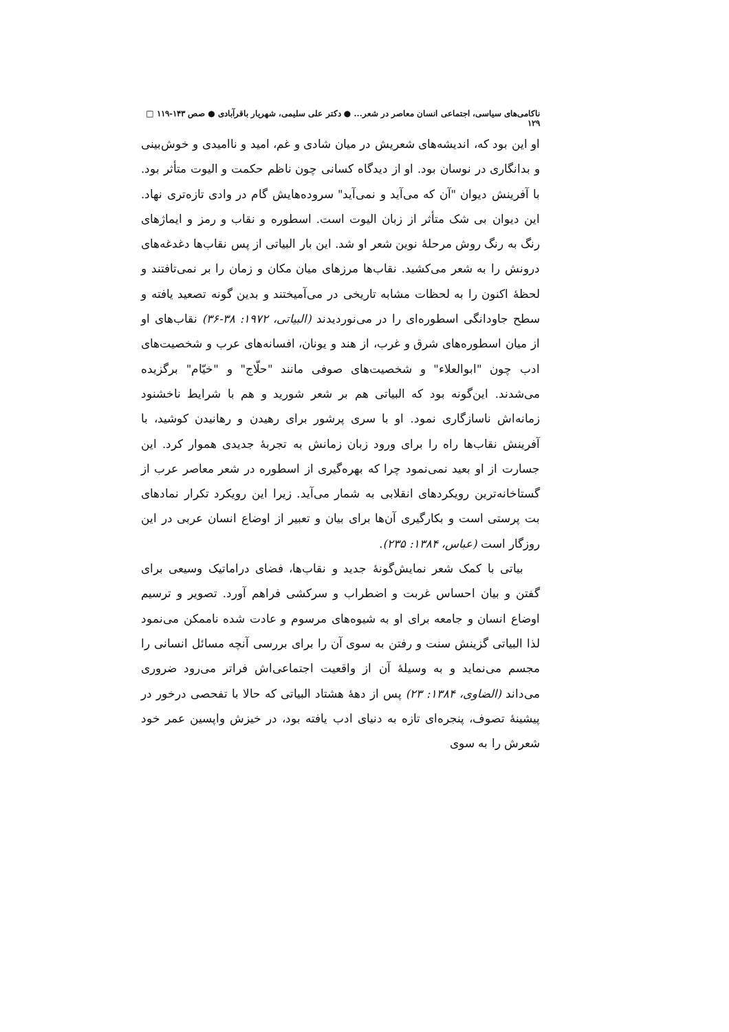ناکامی‌های سیاسی، اجتماعی انسان معاصر در شعر... ● دکتر علی سلیمی، شهریار باقرآبادی ● صص ۱۴۳-۱۱۹ □ ۱۲۹
او این بود که، اندیشه‌های شعریش در میان شادی و غم، امید و ناامیدی و خوش‌بینی و بدانگاری در نوسان بود. او از دیدگاه کسانی چون ناظم حکمت و الیوت متأثر بود. با آفرینش دیوان "آن که می‌آید و نمی‌آید" سروده‌هایش گام در وادی تازه‌تری نهاد. این دیوان بی شک متأثر از زبان الیوت است. اسطوره و نقاب و رمز و ایماژهای رنگ به رنگ روش مرحلهٔ نوین شعر او شد. این بار البیاتی از پس نقاب‌ها دغدغه‌های درونش را به شعر می‌کشید. نقاب‌ها مرزهای میان مکان و زمان را بر نمی‌تافتند و لحظهٔ اکنون را به لحظات مشابه تاریخی در می‌آمیختند و بدین گونه تصعید یافته و سطح جاودانگی اسطوره‌ای را در می‌نوردیدند (البیاتی، ۱۹۷۲: ۳۸-۳۶) نقاب‌های او از میان اسطوره‌های شرق و غرب، از هند و یونان، افسانه‌های عرب و شخصیت‌های ادب چون "ابوالعلاء" و شخصیت‌های صوفی مانند "حلّاج" و "خیّام" برگزیده می‌شدند. این‌گونه بود که البیاتی هم بر شعر شورید و هم با شرایط ناخشنود زمانه‌اش ناسازگاری نمود. او با سری پرشور برای رهیدن و رهانیدن کوشید، با آفرینش نقاب‌ها راه را برای ورود زبان زمانش به تجربهٔ جدیدی هموار کرد. این جسارت از او بعید نمی‌نمود چرا که بهره‌گیری از اسطوره در شعر معاصر عرب از گستاخانه‌ترین رویکردهای انقلابی به شمار می‌آید. زیرا این رویکرد تکرار نمادهای بت پرستی است و بکارگیری آن‌ها برای بیان و تعبیر از اوضاع انسان عربی در این روزگار است (عباس، ۱۳۸۴: ۲۳۵).
بیاتی با کمک شعر نمایش‌گونهٔ جدید و نقاب‌ها، فضای دراماتیک وسیعی برای گفتن و بیان احساس غربت و اضطراب و سرکشی فراهم آورد. تصویر و ترسیم اوضاع انسان و جامعه برای او به شیوه‌های مرسوم و عادت شده ناممکن می‌نمود لذا البیاتی گزینش سنت و رفتن به سوی آن را برای بررسی آنچه مسائل انسانی را مجسم می‌نماید و به وسیلهٔ آن از واقعیت اجتماعی‌اش فراتر می‌رود ضروری می‌داند (الضاوی، ۱۳۸۴: ۲۳) پس از دههٔ هشتاد البیاتی که حالا با تفحصی درخور در پیشینهٔ تصوف، پنجره‌ای تازه به دنیای ادب یافته بود، در خیزش واپسین عمر خود شعرش را به سوی